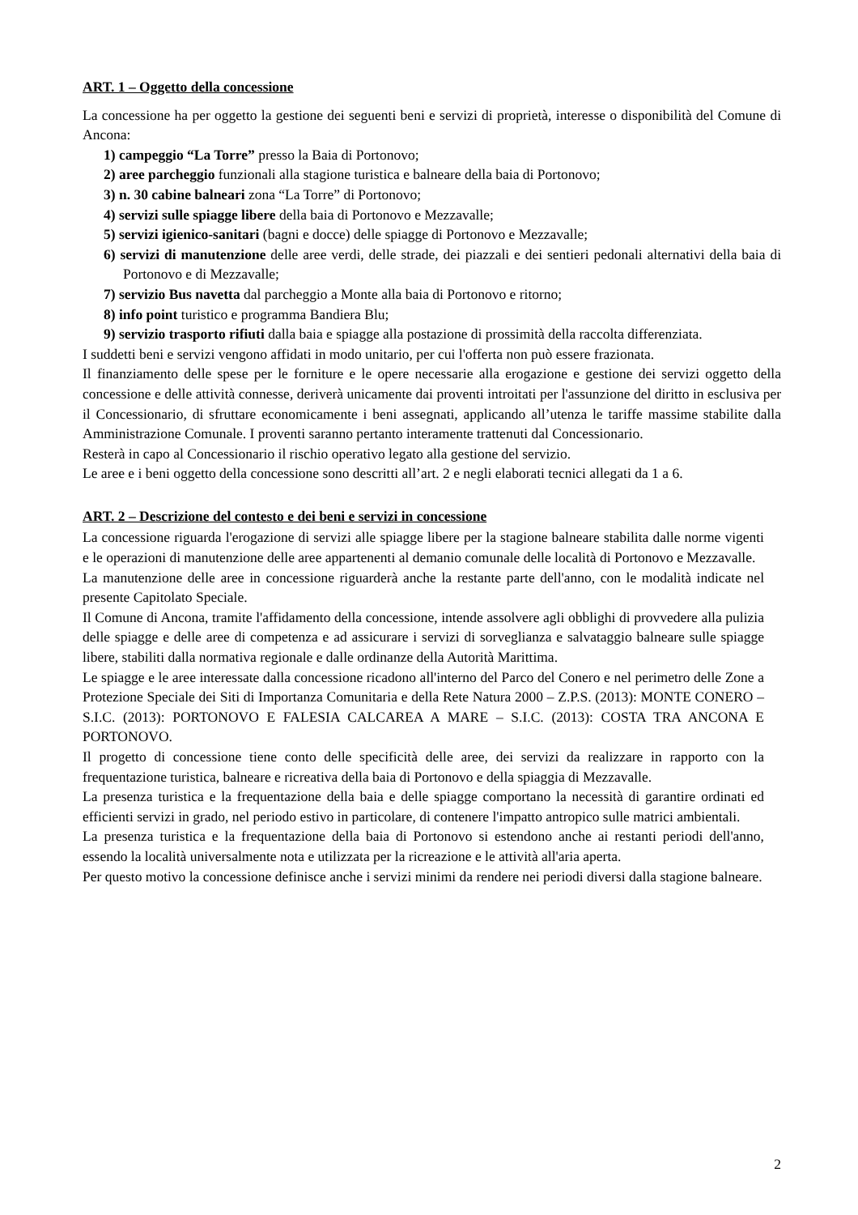ART. 1 – Oggetto della concessione
La concessione ha per oggetto la gestione dei seguenti beni e servizi di proprietà, interesse o disponibilità del Comune di Ancona:
1) campeggio “La Torre” presso la Baia di Portonovo;
2) aree parcheggio funzionali alla stagione turistica e balneare della baia di Portonovo;
3) n. 30 cabine balneari zona “La Torre” di Portonovo;
4) servizi sulle spiagge libere della baia di Portonovo e Mezzavalle;
5) servizi igienico-sanitari (bagni e docce) delle spiagge di Portonovo e Mezzavalle;
6) servizi di manutenzione delle aree verdi, delle strade, dei piazzali e dei sentieri pedonali alternativi della baia di Portonovo e di Mezzavalle;
7) servizio Bus navetta dal parcheggio a Monte alla baia di Portonovo e ritorno;
8) info point turistico e programma Bandiera Blu;
9) servizio trasporto rifiuti dalla baia e spiagge alla postazione di prossimità della raccolta differenziata.
I suddetti beni e servizi vengono affidati in modo unitario, per cui l'offerta non può essere frazionata.
Il finanziamento delle spese per le forniture e le opere necessarie alla erogazione e gestione dei servizi oggetto della concessione e delle attività connesse, deriverà unicamente dai proventi introitati per l'assunzione del diritto in esclusiva per il Concessionario, di sfruttare economicamente i beni assegnati, applicando all’utenza le tariffe massime stabilite dalla Amministrazione Comunale. I proventi saranno pertanto interamente trattenuti dal Concessionario.
Resterà in capo al Concessionario il rischio operativo legato alla gestione del servizio.
Le aree e i beni oggetto della concessione sono descritti all’art. 2 e negli elaborati tecnici allegati da 1 a 6.
ART. 2 – Descrizione del contesto e dei beni e servizi in concessione
La concessione riguarda l'erogazione di servizi alle spiagge libere per la stagione balneare stabilita dalle norme vigenti e le operazioni di manutenzione delle aree appartenenti al demanio comunale delle località di Portonovo e Mezzavalle.
La manutenzione delle aree in concessione riguarderà anche la restante parte dell'anno, con le modalità indicate nel presente Capitolato Speciale.
Il Comune di Ancona, tramite l'affidamento della concessione, intende assolvere agli obblighi di provvedere alla pulizia delle spiagge e delle aree di competenza e ad assicurare i servizi di sorveglianza e salvataggio balneare sulle spiagge libere, stabiliti dalla normativa regionale e dalle ordinanze della Autorità Marittima.
Le spiagge e le aree interessate dalla concessione ricadono all'interno del Parco del Conero e nel perimetro delle Zone a Protezione Speciale dei Siti di Importanza Comunitaria e della Rete Natura 2000 – Z.P.S. (2013): MONTE CONERO – S.I.C. (2013): PORTONOVO E FALESIA CALCAREA A MARE – S.I.C. (2013): COSTA TRA ANCONA E PORTONOVO.
Il progetto di concessione tiene conto delle specificità delle aree, dei servizi da realizzare in rapporto con la frequentazione turistica, balneare e ricreativa della baia di Portonovo e della spiaggia di Mezzavalle.
La presenza turistica e la frequentazione della baia e delle spiagge comportano la necessità di garantire ordinati ed efficienti servizi in grado, nel periodo estivo in particolare, di contenere l'impatto antropico sulle matrici ambientali.
La presenza turistica e la frequentazione della baia di Portonovo si estendono anche ai restanti periodi dell'anno, essendo la località universalmente nota e utilizzata per la ricreazione e le attività all'aria aperta.
Per questo motivo la concessione definisce anche i servizi minimi da rendere nei periodi diversi dalla stagione balneare.
2